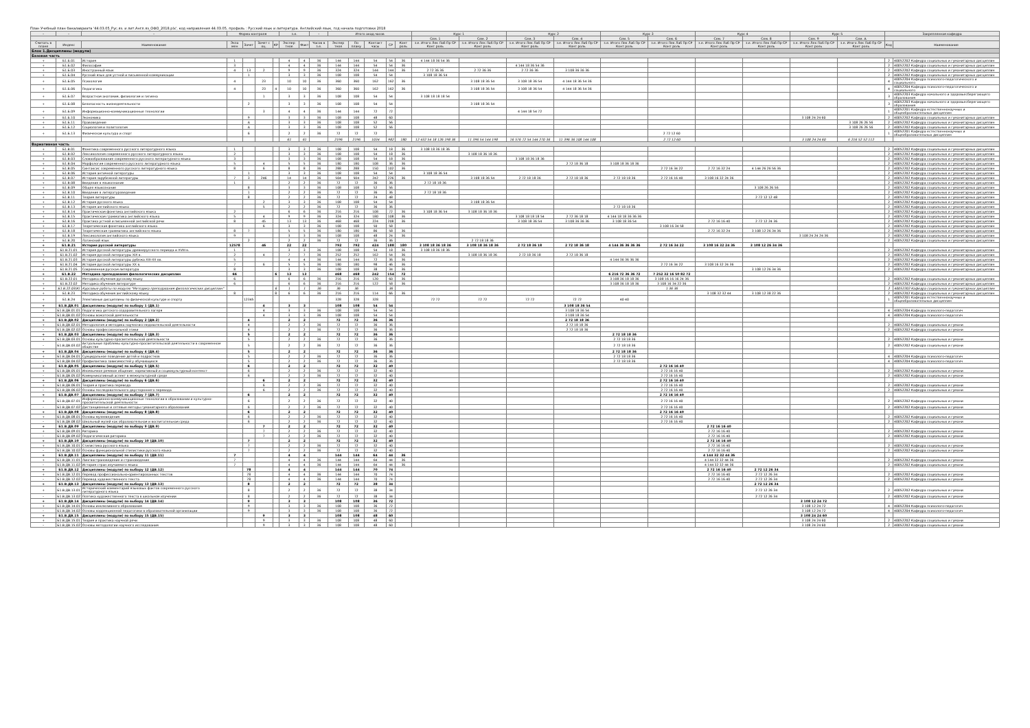План Учебный план бакалавриата '44.03.05_Рус.яз. и лит.Англ.яз_ОФО_2018.plx', код направления 44.03.05, профиль : Русский язык и литература. Английский язык, год начала подготовки 2018
| - | - | - | Форма контроля | | | | з.е. | | - | Итого акад.часов | | | | | Курс 1 | | Курс 2 | | Курс 3 | | Курс 4 | | Курс 5 | | Закрепленная кафедра | |
| --- | --- | --- | --- | --- | --- | --- | --- | --- | --- | --- | --- | --- | --- | --- | --- | --- | --- | --- | --- | --- | --- | --- | --- | --- | --- | --- |
| | | | | | | | | | | | | | | | Сем. 1 | Сем. 2 | Сем. 3 | Сем. 4 | Сем. 5 | Сем. 6 | Сем. 7 | Сем. 8 | Сем. 9 | Сем. А | | |
| Считать в плане | Индекс | Наименование | Экза мен | Зачет | Зачет с оц. | КР | Экспер тное | Факт | Часов в з.е. | Экспер тное | По плану | Контакт часы | СР | Конт роль | з.е. Итого Лек Лаб Пр СР Конт роль | з.е. Итого Лек Лаб Пр СР Конт роль | з.е. Итого Лек Лаб Пр СР Конт роль | з.е. Итого Лек Лаб Пр СР Конт роль | з.е. Итого Лек Лаб Пр СР Конт роль | з.е. Итого Лек Лаб Пр СР Конт роль | з.е. Итого Лек Лаб Пр СР Конт роль | з.е. Итого Лек Лаб Пр СР Конт роль | з.е. Итого Лек Лаб Пр СР Конт роль | з.е. Итого Лек Лаб Пр СР Конт роль | Код | Наименование |
| Блок 1.Дисциплины (модули) | | | | | | | | | | | | | | | | | | | | | | | | | | |
| Базовая часть | | | | | | | | | | | | | | | | | | | | | | | | | | |
| + | Б1.Б.01 | История | 1 | | | | 4 | 4 | 36 | 144 | 144 | 54 | 54 | 36 | 4 144 18 36 54 36 | | | | | | | | | | 2 | 40052202 Кафедра социальных и гуманитарных дисциплин |
| + | Б1.Б.02 | Философия | 3 | | | | 4 | 4 | 36 | 144 | 144 | 54 | 54 | 36 | | | 4 144 18 36 54 36 | | | | | | | | 2 | 40052202 Кафедра социальных и гуманитарных дисциплин |
| + | Б1.Б.03 | Иностранный язык | 4 | 13 | 2 | | 9 | 9 | 36 | 324 | 324 | 144 | 144 | 36 | 2 72 36 36 | 2 72 36 36 | 2 72 36 36 | 3 108 36 36 36 | | | | | | | 2 | 40052202 Кафедра социальных и гуманитарных дисциплин |
| + | Б1.Б.04 | Русский язык для устной и письменной коммуникации | | 1 | | | 3 | 3 | 36 | 108 | 108 | 54 | 54 | | 3 108 18 36 54 | | | | | | | | | | 2 | 40052202 Кафедра социальных и гуманитарных дисциплин |
| + | Б1.Б.05 | Психология | 4 | | 23 | | 10 | 10 | 36 | 360 | 360 | 162 | 162 | 36 | | 3 108 18 36 54 | 3 108 18 36 54 | 4 144 18 36 54 36 | | | | | | | 4 | 40052204 Кафедра психолого-педагогического и социального |
| + | Б1.Б.06 | Педагогика | 4 | | 23 | 4 | 10 | 10 | 36 | 360 | 360 | 162 | 162 | 36 | | 3 108 18 36 54 | 3 108 18 36 54 | 4 144 18 36 54 36 | | | | | | | 4 | 40052204 Кафедра психолого-педагогического и социального |
| + | Б1.Б.07 | Возрастная анатомия, физиология и гигиена | | | 1 | | 3 | 3 | 36 | 108 | 108 | 54 | 54 | | 3 108 18 18 18 54 | | | | | | | | | | 3 | 40052203 Кафедра начального и здоровьесберегающего образования |
| + | Б1.Б.08 | Безопасность жизнедеятельности | | 2 | | | 3 | 3 | 36 | 108 | 108 | 54 | 54 | | | 3 108 18 36 54 | | | | | | | | | 3 | 40052203 Кафедра начального и здоровьесберегающего образования |
| + | Б1.Б.09 | Информационно-коммуникационные технологии | | | 3 | | 4 | 4 | 36 | 144 | 144 | 72 | 72 | | | | 4 144 18 54 72 | | | | | | | | 1 | 40052201 Кафедра естественнонаучных и общеобразовательных дисциплин |
| + | Б1.Б.10 | Экономика | | 9 | | | 3 | 3 | 36 | 108 | 108 | 48 | 60 | | | | | | | | | | 3 108 24 24 60 | | 2 | 40052202 Кафедра социальных и гуманитарных дисциплин |
| + | Б1.Б.11 | Правоведение | | A | | | 3 | 3 | 36 | 108 | 108 | 52 | 56 | | | | | | | | | | | 3 108 26 26 56 | 2 | 40052202 Кафедра социальных и гуманитарных дисциплин |
| + | Б1.Б.12 | Социология и политология | | A | | | 3 | 3 | 36 | 108 | 108 | 52 | 56 | | | | | | | | | | | 3 108 26 26 56 | 2 | 40052202 Кафедра социальных и гуманитарных дисциплин |
| + | Б1.Б.13 | Физическая культура и спорт | | 6 | | | 2 | 2 | 36 | 72 | 72 | 72 | | | | | | | | 2 72 12 60 | | | | | 1 | 40052201 Кафедра естественнонаучных и общеобразовательных дисциплин |
| | | | | | | | 61 | 61 | | 2196 | 2196 | 1034 | 982 | 180 | 12 432 54 18 126 198 36 | 11 396 54 144 198 | 16 576 72 54 144 270 36 | 11 396 36 108 144 108 | | 2 72 12 60 | | | 3 108 24 24 60 | 6 216 52 52 112 | | |
| Вариативная часть | | | | | | | | | | | | | | | | | | | | | | | | | | |
| + | Б1.В.01 | Фонетика современного русского литературного языка | 1 | | | | 3 | 3 | 36 | 108 | 108 | 54 | 18 | 36 | 3 108 18 36 18 36 | | | | | | | | | | 2 | 40052202 Кафедра социальных и гуманитарных дисциплин |
| + | Б1.В.02 | Лексикология современного русского литературного языка | 2 | | | | 3 | 3 | 36 | 108 | 108 | 54 | 18 | 36 | | 3 108 18 36 18 36 | | | | | | | | | 2 | 40052202 Кафедра социальных и гуманитарных дисциплин |
| + | Б1.В.03 | Словообразование современного русского литературного языка | 3 | | | | 3 | 3 | 36 | 108 | 108 | 54 | 18 | 36 | | | 3 108 18 36 18 36 | | | | | | | | 2 | 40052202 Кафедра социальных и гуманитарных дисциплин |
| + | Б1.В.04 | Морфология современного русского литературного языка | 5 | | 4 | | 5 | 5 | 36 | 180 | 180 | 108 | 36 | 36 | | | | 2 72 18 36 18 | 3 108 18 36 18 36 | | | | | | 2 | 40052202 Кафедра социальных и гуманитарных дисциплин |
| + | Б1.В.05 | Синтаксис современного русского литературного языка | 8 | | 6 | | 8 | 8 | 36 | 288 | 288 | 150 | 102 | 36 | | | | | | 2 72 16 34 22 | 2 72 16 32 24 | 4 144 26 26 56 36 | | | 2 | 40052202 Кафедра социальных и гуманитарных дисциплин |
| + | Б1.В.06 | История античной литературы | | 1 | | | 3 | 3 | 36 | 108 | 108 | 54 | 54 | | 3 108 18 36 54 | | | | | | | | | | 2 | 40052202 Кафедра социальных и гуманитарных дисциплин |
| + | Б1.В.07 | История зарубежной литературы | 7 | 3 | 246 | | 14 | 14 | 36 | 504 | 504 | 242 | 226 | 36 | | 3 108 18 36 54 | 2 72 18 18 36 | 2 72 18 18 36 | 2 72 18 18 36 | 2 72 16 16 40 | 3 108 16 32 24 36 | | | | 2 | 40052202 Кафедра социальных и гуманитарных дисциплин |
| + | Б1.В.08 | Введение в языкознание | 1 | | | | 2 | 2 | 36 | 72 | 72 | 36 | 36 | | 2 72 18 18 36 | | | | | | | | | | 2 | 40052202 Кафедра социальных и гуманитарных дисциплин |
| + | Б1.В.09 | Общее языкознание | | 8 | | | 3 | 3 | 36 | 108 | 108 | 52 | 56 | | | | | | | | | 3 108 26 26 56 | | | 2 | 40052202 Кафедра социальных и гуманитарных дисциплин |
| + | Б1.В.10 | Введение в литературоведение | | 1 | | | 2 | 2 | 36 | 72 | 72 | 36 | 36 | | 2 72 18 18 36 | | | | | | | | | | 2 | 40052202 Кафедра социальных и гуманитарных дисциплин |
| + | Б1.В.11 | Теория литературы | | 8 | | | 2 | 2 | 36 | 72 | 72 | 24 | 48 | | | | | | | | | 2 72 12 12 48 | | | 2 | 40052202 Кафедра социальных и гуманитарных дисциплин |
| + | Б1.В.12 | История русского языка | | | 2 | | 3 | 3 | 36 | 108 | 108 | 54 | 54 | | | 3 108 18 36 54 | | | | | | | | | 2 | 40052202 Кафедра социальных и гуманитарных дисциплин |
| + | Б1.В.13 | История английского языка | | | 5 | | 2 | 2 | 36 | 72 | 72 | 36 | 36 | | | | | | 2 72 18 18 36 | | | | | | 2 | 40052202 Кафедра социальных и гуманитарных дисциплин |
| + | Б1.В.14 | Практическая фонетика английского языка | 2 | | | | 6 | 6 | 36 | 216 | 216 | 108 | 72 | 36 | 3 108 18 36 54 | 3 108 18 36 18 36 | | | | | | | | | 2 | 40052202 Кафедра социальных и гуманитарных дисциплин |
| + | Б1.В.15 | Практическая грамматика английского языка | 5 | | 4 | | 9 | 9 | 36 | 324 | 324 | 180 | 108 | 36 | | | 3 108 18 18 18 54 | 2 72 36 18 18 | 4 144 18 18 36 36 36 | | | | | | 2 | 40052202 Кафедра социальных и гуманитарных дисциплин |
| + | Б1.В.16 | Практика устной и письменной английской речи | 8 | | 45 | | 13 | 13 | 36 | 468 | 468 | 224 | 208 | 36 | | | 3 108 18 36 54 | 3 108 36 36 36 | 3 108 18 36 54 | | 2 72 16 16 40 | 2 72 12 24 36 | | | 2 | 40052202 Кафедра социальных и гуманитарных дисциплин |
| + | Б1.В.17 | Теоретическая фонетика английского языка | | | 6 | | 3 | 3 | 36 | 108 | 108 | 50 | 58 | | | | | | | 3 108 16 34 58 | | | | | 2 | 40052202 Кафедра социальных и гуманитарных дисциплин |
| + | Б1.В.18 | Теоретическая грамматика английского языка | 8 | 7 | | | 5 | 5 | 36 | 180 | 180 | 86 | 58 | 36 | | | | | | | 2 72 16 32 24 | 3 108 12 26 34 36 | | | 2 | 40052202 Кафедра социальных и гуманитарных дисциплин |
| + | Б1.В.19 | Лексикология английского языка | 9 | | | | 3 | 3 | 36 | 108 | 108 | 48 | 24 | 36 | | | | | | | | | 3 108 24 24 24 36 | | 2 | 40052202 Кафедра социальных и гуманитарных дисциплин |
| + | Б1.В.20 | Латинский язык | | 2 | | | 2 | 2 | 36 | 72 | 72 | 36 | 36 | | | 2 72 18 18 36 | | | | | | | | | 2 | 40052202 Кафедра социальных и гуманитарных дисциплин |
| + | Б1.В.21 | История русской литературы | 12578 | | 46 | | 22 | 22 | | 792 | 792 | 424 | 188 | 180 | 3 108 18 36 18 36 | 3 108 18 36 18 36 | 2 72 18 36 18 | 2 72 18 36 18 | 4 144 36 36 36 36 | 2 72 16 34 22 | 3 108 16 32 24 36 | 3 108 12 26 34 36 | | | | |
| + | Б1.В.21.01 | История русской литературы древнерусского периода и XVIII в. | 1 | | | | 3 | 3 | 36 | 108 | 108 | 54 | 18 | 36 | 3 108 18 36 18 36 | | | | | | | | | | 2 | 40052202 Кафедра социальных и гуманитарных дисциплин |
| + | Б1.В.21.02 | История русской литературы XIX в. | 2 | | 4 | | 7 | 7 | 36 | 252 | 252 | 162 | 54 | 36 | | 3 108 18 36 18 36 | 2 72 18 36 18 | 2 72 18 36 18 | | | | | | | 2 | 40052202 Кафедра социальных и гуманитарных дисциплин |
| + | Б1.В.21.03 | История русской литературы рубежа XIX-XX вв. | 5 | | | | 4 | 4 | 36 | 144 | 144 | 72 | 36 | 36 | | | | | 4 144 36 36 36 36 | | | | | | 2 | 40052202 Кафедра социальных и гуманитарных дисциплин |
| + | Б1.В.21.04 | История русской литературы XX в. | 7 | | 6 | | 5 | 5 | 36 | 180 | 180 | 98 | 46 | 36 | | | | | | 2 72 16 34 22 | 3 108 16 32 24 36 | | | | 2 | 40052202 Кафедра социальных и гуманитарных дисциплин |
| + | Б1.В.21.05 | Современная русская литература | 8 | | | | 3 | 3 | 36 | 108 | 108 | 38 | 34 | 36 | | | | | | | | 3 108 12 26 34 36 | | | 2 | 40052202 Кафедра социальных и гуманитарных дисциплин |
| + | Б1.В.22 | Методика преподавания филологических дисциплин | 66 | | | 6 | 13 | 13 | | 468 | 468 | 242 | 154 | 72 | | | | | 6 216 72 36 36 72 | 7 252 32 16 50 82 72 | | | | | | |
| + | Б1.В.22.01 | Методика обучения русскому языку | 6 | | | | 6 | 6 | 36 | 216 | 216 | 120 | 60 | 36 | | | | | 3 108 36 18 18 36 | 3 108 16 16 16 24 36 | | | | | 2 | 40052202 Кафедра социальных и гуманитарных дисциплин |
| + | Б1.В.22.02 | Методика обучения литературе | 6 | | | | 6 | 6 | 36 | 216 | 216 | 122 | 58 | 36 | | | | | 3 108 36 18 18 36 | 3 108 16 34 22 36 | | | | | 2 | 40052202 Кафедра социальных и гуманитарных дисциплин |
| + | Б1.В.22.03(К) | Курсовые работы по модулю "Методика преподавания филологических дисциплин" | | | | 6 | 1 | 1 | 36 | 36 | 36 | | 36 | | | | | | | 1 36 36 | | | | | 2 | 40052202 Кафедра социальных и гуманитарных дисциплин |
| + | Б1.В.23 | Методика обучения английскому языку | 8 | | | 8 | 6 | 6 | 36 | 216 | 216 | 114 | 66 | 36 | | | | | | | 3 108 32 32 44 | 3 108 12 38 22 36 | | | 2 | 40052202 Кафедра социальных и гуманитарных дисциплин |
| + | Б1.В.24 | Элективные дисциплины по физической культуре и спорту | | 12345 | | | | | | 328 | 328 | 328 | | | 72 72 | 72 72 | 72 72 | 72 72 | 40 40 | | | | | | 1 | 40052201 Кафедра естественнонаучных и общеобразовательных дисциплин |
| + | Б1.В.ДВ.01 | Дисциплины (модули) по выбору 1 (ДВ.1) | | | 4 | | 3 | 3 | | 108 | 108 | 54 | 54 | | | | | 3 108 18 36 54 | | | | | | | | |
| + | Б1.В.ДВ.01.01 | Педагогика детского оздоровительного лагеря | | | 4 | | 3 | 3 | 36 | 108 | 108 | 54 | 54 | | | | | 3 108 18 36 54 | | | | | | | 4 | 40052204 Кафедра психолого-педагогич |
| - | Б1.В.ДВ.01.02 | Основы вожатской деятельности | | | 4 | | 3 | 3 | 36 | 108 | 108 | 54 | 54 | | | | | 3 108 18 36 54 | | | | | | | 4 | 40052204 Кафедра психолого-педагогич |
| + | Б1.В.ДВ.02 | Дисциплины (модули) по выбору 2 (ДВ.2) | | 4 | | | 2 | 2 | | 72 | 72 | 36 | 36 | | | | | 2 72 18 18 36 | | | | | | | | |
| + | Б1.В.ДВ.02.01 | Методология и методика научно-исследовательской деятельности | | 4 | | | 2 | 2 | 36 | 72 | 72 | 36 | 36 | | | | | 2 72 18 18 36 | | | | | | | 2 | 40052202 Кафедра социальных и гумани |
| - | Б1.В.ДВ.02.02 | Основы профессиональной этики | | 4 | | | 2 | 2 | 36 | 72 | 72 | 36 | 36 | | | | | 2 72 18 18 36 | | | | | | | 2 | 40052202 Кафедра социальных и гумани |
| + | Б1.В.ДВ.03 | Дисциплины (модули) по выбору 3 (ДВ.3) | | 5 | | | 2 | 2 | | 72 | 72 | 36 | 36 | | | | | | 2 72 18 18 36 | | | | | | | |
| + | Б1.В.ДВ.03.01 | Основы культурно-просветительской деятельности | | 5 | | | 2 | 2 | 36 | 72 | 72 | 36 | 36 | | | | | | 2 72 18 18 36 | | | | | | 2 | 40052202 Кафедра социальных и гумани |
| - | Б1.В.ДВ.03.02 | Актуальные проблемы культурно-просветительской деятельности в современном обществе | | 5 | | | 2 | 2 | 36 | 72 | 72 | 36 | 36 | | | | | | 2 72 18 18 36 | | | | | | 2 | 40052202 Кафедра социальных и гумани |
| + | Б1.В.ДВ.04 | Дисциплины (модули) по выбору 4 (ДВ.4) | | 5 | | | 2 | 2 | | 72 | 72 | 36 | 36 | | | | | | 2 72 18 18 36 | | | | | | | |
| + | Б1.В.ДВ.04.01 | Суицидальное поведение детей и подростков | | 5 | | | 2 | 2 | 36 | 72 | 72 | 36 | 36 | | | | | | 2 72 18 18 36 | | | | | | 4 | 40052204 Кафедра психолого-педагогич |
| - | Б1.В.ДВ.04.02 | Профилактика зависимостей у обучающихся | | 5 | | | 2 | 2 | 36 | 72 | 72 | 36 | 36 | | | | | | 2 72 18 18 36 | | | | | | 4 | 40052204 Кафедра психолого-педагогич |
| + | Б1.В.ДВ.05 | Дисциплины (модули) по выбору 5 (ДВ.5) | | 6 | | | 2 | 2 | | 72 | 72 | 32 | 40 | | | | | | | 2 72 16 16 40 | | | | | | |
| + | Б1.В.ДВ.05.01 | Иноязычное речевое общение: нормативный и социокультурный контекст | | 6 | | | 2 | 2 | 36 | 72 | 72 | 32 | 40 | | | | | | | 2 72 16 16 40 | | | | | 2 | 40052202 Кафедра социальных и гумани |
| - | Б1.В.ДВ.05.02 | Коммуникативный аспект в межкультурной среде | | 6 | | | 2 | 2 | 36 | 72 | 72 | 32 | 40 | | | | | | | 2 72 16 16 40 | | | | | 2 | 40052202 Кафедра социальных и гумани |
| + | Б1.В.ДВ.06 | Дисциплины (модули) по выбору 6 (ДВ.6) | | | 6 | | 2 | 2 | | 72 | 72 | 32 | 40 | | | | | | | 2 72 16 16 40 | | | | | | |
| + | Б1.В.ДВ.06.01 | Теория и практика перевода | | | 6 | | 2 | 2 | 36 | 72 | 72 | 32 | 40 | | | | | | | 2 72 16 16 40 | | | | | 2 | 40052202 Кафедра социальных и гумани |
| - | Б1.В.ДВ.06.02 | Основы последовательного двустороннего перевода | | | 6 | | 2 | 2 | 36 | 72 | 72 | 32 | 40 | | | | | | | 2 72 16 16 40 | | | | | 2 | 40052202 Кафедра социальных и гумани |
| + | Б1.В.ДВ.07 | Дисциплины (модули) по выбору 7 (ДВ.7) | | 6 | | | 2 | 2 | | 72 | 72 | 32 | 40 | | | | | | | 2 72 16 16 40 | | | | | | |
| + | Б1.В.ДВ.07.01 | Информационно-коммуникационные технологии в образовании и культурно-просветительской деятельности | | 6 | | | 2 | 2 | 36 | 72 | 72 | 32 | 40 | | | | | | | 2 72 16 16 40 | | | | | 2 | 40052202 Кафедра социальных и гумани |
| - | Б1.В.ДВ.07.02 | Дистанционные и сетевые методы гуманитарного образования | | 6 | | | 2 | 2 | 36 | 72 | 72 | 32 | 40 | | | | | | | 2 72 16 16 40 | | | | | 2 | 40052202 Кафедра социальных и гумани |
| + | Б1.В.ДВ.08 | Дисциплины (модули) по выбору 8 (ДВ.8) | | 6 | | | 2 | 2 | | 72 | 72 | 32 | 40 | | | | | | | 2 72 16 16 40 | | | | | | |
| + | Б1.В.ДВ.08.01 | Основы музееведения | | 6 | | | 2 | 2 | 36 | 72 | 72 | 32 | 40 | | | | | | | 2 72 16 16 40 | | | | | 2 | 40052202 Кафедра социальных и гумани |
| - | Б1.В.ДВ.08.02 | Школьный музей как образовательная и воспитательная среда | | 6 | | | 2 | 2 | 36 | 72 | 72 | 32 | 40 | | | | | | | 2 72 16 16 40 | | | | | 2 | 40052202 Кафедра социальных и гумани |
| + | Б1.В.ДВ.09 | Дисциплины (модули) по выбору 9 (ДВ.9) | | | 7 | | 2 | 2 | | 72 | 72 | 32 | 40 | | | | | | | | 2 72 16 16 40 | | | | | |
| + | Б1.В.ДВ.09.01 | Риторика | | | 7 | | 2 | 2 | 36 | 72 | 72 | 32 | 40 | | | | | | | | 2 72 16 16 40 | | | | 2 | 40052202 Кафедра социальных и гумани |
| - | Б1.В.ДВ.09.02 | Педагогическая риторика | | | 7 | | 2 | 2 | 36 | 72 | 72 | 32 | 40 | | | | | | | | 2 72 16 16 40 | | | | 2 | 40052202 Кафедра социальных и гумани |
| + | Б1.В.ДВ.10 | Дисциплины (модули) по выбору 10 (ДВ.10) | | 7 | | | 2 | 2 | | 72 | 72 | 32 | 40 | | | | | | | | 2 72 16 16 40 | | | | | |
| + | Б1.В.ДВ.10.01 | Стилистика русского языка | | 7 | | | 2 | 2 | 36 | 72 | 72 | 32 | 40 | | | | | | | | 2 72 16 16 40 | | | | 2 | 40052202 Кафедра социальных и гумани |
| - | Б1.В.ДВ.10.02 | Основы функциональной стилистики русского языка | | 7 | | | 2 | 2 | 36 | 72 | 72 | 32 | 40 | | | | | | | | 2 72 16 16 40 | | | | 2 | 40052202 Кафедра социальных и гумани |
| + | Б1.В.ДВ.11 | Дисциплины (модули) по выбору 11 (ДВ.11) | 7 | | | | 4 | 4 | | 144 | 144 | 64 | 44 | 36 | | | | | | | 4 144 32 32 44 36 | | | | | |
| + | Б1.В.ДВ.11.01 | Лингвострановедение и страноведение | 7 | | | | 4 | 4 | 36 | 144 | 144 | 64 | 44 | 36 | | | | | | | 4 144 32 32 44 36 | | | | 2 | 40052202 Кафедра социальных и гумани |
| - | Б1.В.ДВ.11.02 | История стран изучаемого языка | 7 | | | | 4 | 4 | 36 | 144 | 144 | 64 | 44 | 36 | | | | | | | 4 144 32 32 44 36 | | | | 2 | 40052202 Кафедра социальных и гумани |
| + | Б1.В.ДВ.12 | Дисциплины (модули) по выбору 12 (ДВ.12) | | 78 | | | 4 | 4 | | 144 | 144 | 70 | 74 | | | | | | | | 2 72 16 16 40 | 2 72 12 26 34 | | | | |
| + | Б1.В.ДВ.12.01 | Перевод профессионально-ориентированных текстов | | 78 | | | 4 | 4 | 36 | 144 | 144 | 70 | 74 | | | | | | | | 2 72 16 16 40 | 2 72 12 26 34 | | | 2 | 40052202 Кафедра социальных и гумани |
| - | Б1.В.ДВ.12.02 | Перевод художественного текста | | 78 | | | 4 | 4 | 36 | 144 | 144 | 70 | 74 | | | | | | | | 2 72 16 16 40 | 2 72 12 26 34 | | | 2 | 40052202 Кафедра социальных и гумани |
| + | Б1.В.ДВ.13 | Дисциплины (модули) по выбору 13 (ДВ.13) | | 8 | | | 2 | 2 | | 72 | 72 | 38 | 34 | | | | | | | | | 2 72 12 26 34 | | | | |
| + | Б1.В.ДВ.13.01 | Исторический комментарий языковых фактов современного русского литературного языка | | 8 | | | 2 | 2 | 36 | 72 | 72 | 38 | 34 | | | | | | | | | 2 72 12 26 34 | | | 2 | 40052202 Кафедра социальных и гумани |
| - | Б1.В.ДВ.13.02 | Поэтика художественного текста в школьном изучении | | 8 | | | 2 | 2 | 36 | 72 | 72 | 38 | 34 | | | | | | | | | 2 72 12 26 34 | | | 2 | 40052202 Кафедра социальных и гумани |
| + | Б1.В.ДВ.14 | Дисциплины (модули) по выбору 14 (ДВ.14) | | 9 | | | 3 | 3 | | 108 | 108 | 36 | 72 | | | | | | | | | | 3 108 12 24 72 | | | |
| + | Б1.В.ДВ.14.01 | Основы инклюзивного образования | | 9 | | | 3 | 3 | 36 | 108 | 108 | 36 | 72 | | | | | | | | | | 3 108 12 24 72 | | 4 | 40052204 Кафедра психолого-педагогич |
| - | Б1.В.ДВ.14.02 | Основы коррекционной педагогики в образовательной организации | | 9 | | | 3 | 3 | 36 | 108 | 108 | 36 | 72 | | | | | | | | | | 3 108 12 24 72 | | 4 | 40052204 Кафедра психолого-педагогич |
| + | Б1.В.ДВ.15 | Дисциплины (модули) по выбору 15 (ДВ.15) | | | 9 | | 3 | 3 | | 108 | 108 | 48 | 60 | | | | | | | | | | 3 108 24 24 60 | | | |
| + | Б1.В.ДВ.15.01 | Теория и практика научной речи | | | 9 | | 3 | 3 | 36 | 108 | 108 | 48 | 60 | | | | | | | | | | 3 108 24 24 60 | | 2 | 40052202 Кафедра социальных и гумани |
| - | Б1.В.ДВ.15.02 | Основы методологии научного исследования | | | 9 | | 3 | 3 | 36 | 108 | 108 | 48 | 60 | | | | | | | | | | 3 108 24 24 60 | | 2 | 40052202 Кафедра социальных и гумани |